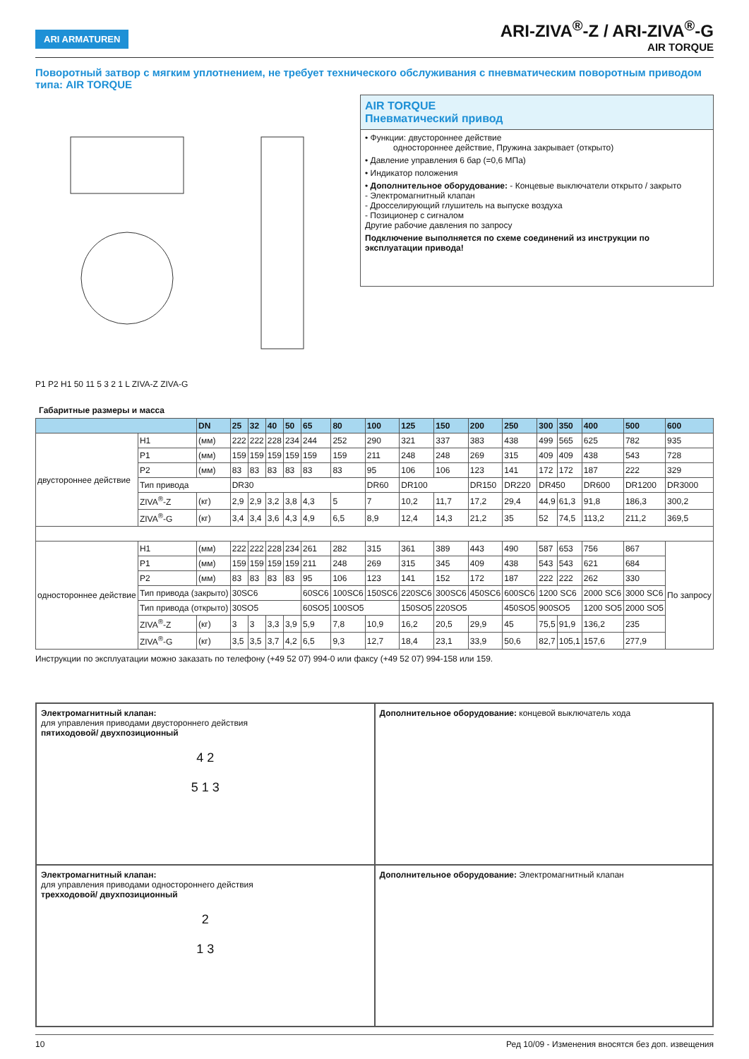ARI ARMATUREN
ARI-ZIVA<sup>®</sup>-Z / ARI-ZIVA<sup>®</sup>-G
AIR TORQUE
Поворотный затвор с мягким уплотнением, не требует технического обслуживания с пневматическим поворотным приводом типа: AIR TORQUE
P1 P2 H1 50 11 5 3 2 1 L ZIVA-Z ZIVA-G
AIR TORQUE
Пневматический привод
• Функции: двустороннее действие
одностороннее действие, Пружина закрывает (открыто)
• Давление управления 6 бар (=0,6 МПа)
• Индикатор положения
• Дополнительное оборудование: - Концевые выключатели открыто / закрыто
- Электромагнитный клапан
- Дросселирующий глушитель на выпуске воздуха
- Позиционер с сигналом
Другие рабочие давления по запросу
Подключение выполняется по схеме соединений из инструкции по эксплуатации привода!
Габаритные размеры и масса
| | | DN | 25 | 32 | 40 | 50 | 65 | 80 | 100 | 125 | 150 | 200 | 250 | 300 | 350 | 400 | 500 | 600 |
| --- | --- | --- | --- | --- | --- | --- | --- | --- | --- | --- | --- | --- | --- | --- | --- | --- | --- | --- |
| двустороннее действие | H1 | (мм) | 222 | 222 | 228 | 234 | 244 | 252 | 290 | 321 | 337 | 383 | 438 | 499 | 565 | 625 | 782 | 935 |
| | P1 | (мм) | 159 | 159 | 159 | 159 | 159 | 159 | 211 | 248 | 248 | 269 | 315 | 409 | 409 | 438 | 543 | 728 |
| | P2 | (мм) | 83 | 83 | 83 | 83 | 83 | 83 | 95 | 106 | 106 | 123 | 141 | 172 | 172 | 187 | 222 | 329 |
| | Тип привода | | DR30 | | | | | | DR60 | DR100 | | DR150 | DR220 | DR450 | | DR600 | DR1200 | DR3000 |
| | ZIVA<sup>®</sup>-Z | (кг) | 2,9 | 2,9 | 3,2 | 3,8 | 4,3 | 5 | 7 | 10,2 | 11,7 | 17,2 | 29,4 | 44,9 | 61,3 | 91,8 | 186,3 | 300,2 |
| | ZIVA<sup>®</sup>-G | (кг) | 3,4 | 3,4 | 3,6 | 4,3 | 4,9 | 6,5 | 8,9 | 12,4 | 14,3 | 21,2 | 35 | 52 | 74,5 | 113,2 | 211,2 | 369,5 |
| одностороннее действие | H1 | (мм) | 222 | 222 | 228 | 234 | 261 | 282 | 315 | 361 | 389 | 443 | 490 | 587 | 653 | 756 | 867 | По запросу |
| | P1 | (мм) | 159 | 159 | 159 | 159 | 211 | 248 | 269 | 315 | 345 | 409 | 438 | 543 | 543 | 621 | 684 | |
| | P2 | (мм) | 83 | 83 | 83 | 83 | 95 | 106 | 123 | 141 | 152 | 172 | 187 | 222 | 222 | 262 | 330 | |
| | Тип привода (закрыто) | | 30SC6 | | | | 60SC6 | 100SC6 | 150SC6 | 220SC6 | 300SC6 | 450SC6 | 600SC6 | 1200 SC6 | | 2000 SC6 | 3000 SC6 | |
| | Тип привода (открыто) | | 30SO5 | | | | 60SO5 | 100SO5 | | 150SO5 | 220SO5 | | 450SO5 | 900SO5 | | 1200 SO5 | 2000 SO5 | |
| | ZIVA<sup>®</sup>-Z | (кг) | 3 | 3 | 3,3 | 3,9 | 5,9 | 7,8 | 10,9 | 16,2 | 20,5 | 29,9 | 45 | 75,5 | 91,9 | 136,2 | 235 | |
| | ZIVA<sup>®</sup>-G | (кг) | 3,5 | 3,5 | 3,7 | 4,2 | 6,5 | 9,3 | 12,7 | 18,4 | 23,1 | 33,9 | 50,6 | 82,7 | 105,1 | 157,6 | 277,9 | |
Инструкции по эксплуатации можно заказать по телефону (+49 52 07) 994-0 или факсу (+49 52 07) 994-158 или 159.
Электромагнитный клапан:
для управления приводами двустороннего действия
пятиходовой/ двухпозиционный
4 2
5 1 3
Дополнительное оборудование: концевой выключатель хода
Электромагнитный клапан:
для управления приводами одностороннего действия
трехходовой/ двухпозиционный
2
1 3
Дополнительное оборудование: Электромагнитный клапан
10 Ред 10/09 - Изменения вносятся без доп. извещения